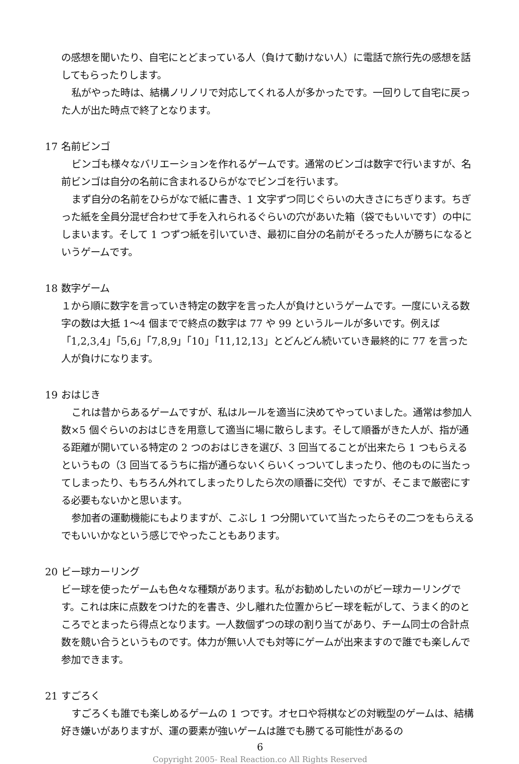の感想を聞いたり、自宅にとどまっている人（負けて動けない人）に電話で旅行先の感想を話してもらったりします。
私がやった時は、結構ノリノリで対応してくれる人が多かったです。一回りして自宅に戻った人が出た時点で終了となります。
17 名前ビンゴ
ビンゴも様々なバリエーションを作れるゲームです。通常のビンゴは数字で行いますが、名前ビンゴは自分の名前に含まれるひらがなでビンゴを行います。
まず自分の名前をひらがなで紙に書き、1 文字ずつ同じぐらいの大きさにちぎります。ちぎった紙を全員分混ぜ合わせて手を入れられるぐらいの穴があいた箱（袋でもいいです）の中にしまいます。そして 1 つずつ紙を引いていき、最初に自分の名前がそろった人が勝ちになるというゲームです。
18 数字ゲーム
１から順に数字を言っていき特定の数字を言った人が負けというゲームです。一度にいえる数字の数は大抵 1～4 個までで終点の数字は 77 や 99 というルールが多いです。例えば「1,2,3,4」「5,6」「7,8,9」「10」「11,12,13」とどんどん続いていき最終的に 77 を言った人が負けになります。
19 おはじき
これは昔からあるゲームですが、私はルールを適当に決めてやっていました。通常は参加人数×5 個ぐらいのおはじきを用意して適当に場に散らします。そして順番がきた人が、指が通る距離が開いている特定の 2 つのおはじきを選び、3 回当てることが出来たら 1 つもらえるというもの（3 回当てるうちに指が通らないくらいくっついてしまったり、他のものに当たってしまったり、もちろん外れてしまったりしたら次の順番に交代）ですが、そこまで厳密にする必要もないかと思います。
参加者の運動機能にもよりますが、こぶし 1 つ分開いていて当たったらその二つをもらえるでもいいかなという感じでやったこともあります。
20 ビー球カーリング
ビー球を使ったゲームも色々な種類があります。私がお勧めしたいのがビー球カーリングです。これは床に点数をつけた的を書き、少し離れた位置からビー球を転がして、うまく的のところでとまったら得点となります。一人数個ずつの球の割り当てがあり、チーム同士の合計点数を競い合うというものです。体力が無い人でも対等にゲームが出来ますので誰でも楽しんで参加できます。
21 すごろく
すごろくも誰でも楽しめるゲームの 1 つです。オセロや将棋などの対戦型のゲームは、結構好き嫌いがありますが、運の要素が強いゲームは誰でも勝てる可能性があるの
6
Copyright 2005- Real Reaction.co All Rights Reserved